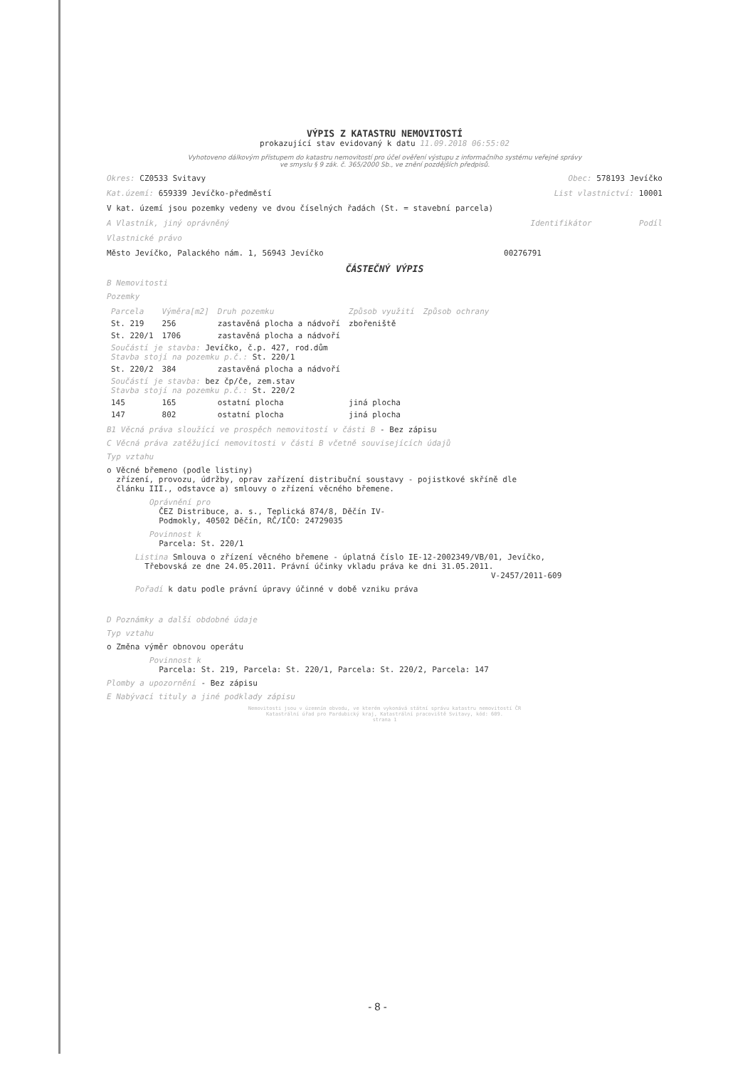VÝPIS Z KATASTRU NEMOVITOSTÍ
prokazující stav evidovaný k datu 11.09.2018 06:55:02
Vyhotoveno dálkovým přístupem do katastru nemovitostí pro účel ověření výstupu z informačního systému veřejné správy
ve smyslu § 9 zák. č. 365/2000 Sb., ve znění pozdějších předpisů.
Okres: CZ0533 Svitavy Obec: 578193 Jevíčko
Kat.území: 659339 Jevíčko-předměstí List vlastnictví: 10001
V kat. území jsou pozemky vedeny ve dvou číselných řadách (St. = stavební parcela)
A Vlastník, jiný oprávněný Identifikátor Podíl
Vlastnické právo
Město Jevíčko, Palackého nám. 1, 56943 Jevíčko 00276791
ČÁSTEČNÝ VÝPIS
B Nemovitosti
Pozemky
| Parcela | Výměra[m2] | Druh pozemku | Způsob využití | Způsob ochrany |
| --- | --- | --- | --- | --- |
| St. 219 | 256 | zastavěná plocha a nádvoří | zbořeniště | |
| St. 220/1 | 1706 | zastavěná plocha a nádvoří | | |
| Součástí je stavba: Jevíčko, č.p. 427, rod.dům Stavba stojí na pozemku p.č.: St. 220/1 | | | | |
| St. 220/2 | 384 | zastavěná plocha a nádvoří | | |
| Součástí je stavba: bez čp/če, zem.stav Stavba stojí na pozemku p.č.: St. 220/2 | | | | |
| 145 | 165 | ostatní plocha | jiná plocha | |
| 147 | 802 | ostatní plocha | jiná plocha | |
B1 Věcná práva sloužící ve prospěch nemovitostí v části B - Bez zápisu
C Věcná práva zatěžující nemovitosti v části B včetně souvisejících údajů
Typ vztahu
o Věcné břemeno (podle listiny)
zřízení, provozu, údržby, oprav zařízení distribuční soustavy - pojistkové skříně dle
článku III., odstavce a) smlouvy o zřízení věcného břemene.
Oprávnění pro
ČEZ Distribuce, a. s., Teplická 874/8, Děčín IV-
Podmokly, 40502 Děčín, RČ/IČO: 24729035
Povinnost k
Parcela: St. 220/1
Listina Smlouva o zřízení věcného břemene - úplatná číslo IE-12-2002349/VB/01, Jevíčko,
Třebovská ze dne 24.05.2011. Právní účinky vkladu práva ke dni 31.05.2011.
V-2457/2011-609
Pořadí k datu podle právní úpravy účinné v době vzniku práva
D Poznámky a další obdobné údaje
Typ vztahu
o Změna výměr obnovou operátu
Povinnost k
Parcela: St. 219, Parcela: St. 220/1, Parcela: St. 220/2, Parcela: 147
Plomby a upozornění - Bez zápisu
E Nabývací tituly a jiné podklady zápisu
Nemovitosti jsou v územním obvodu, ve kterém vykonává státní správu katastru nemovitostí ČR
Katastrální úřad pro Pardubický kraj, Katastrální pracoviště Svitavy, kód: 609.
strana 1
- 8 -